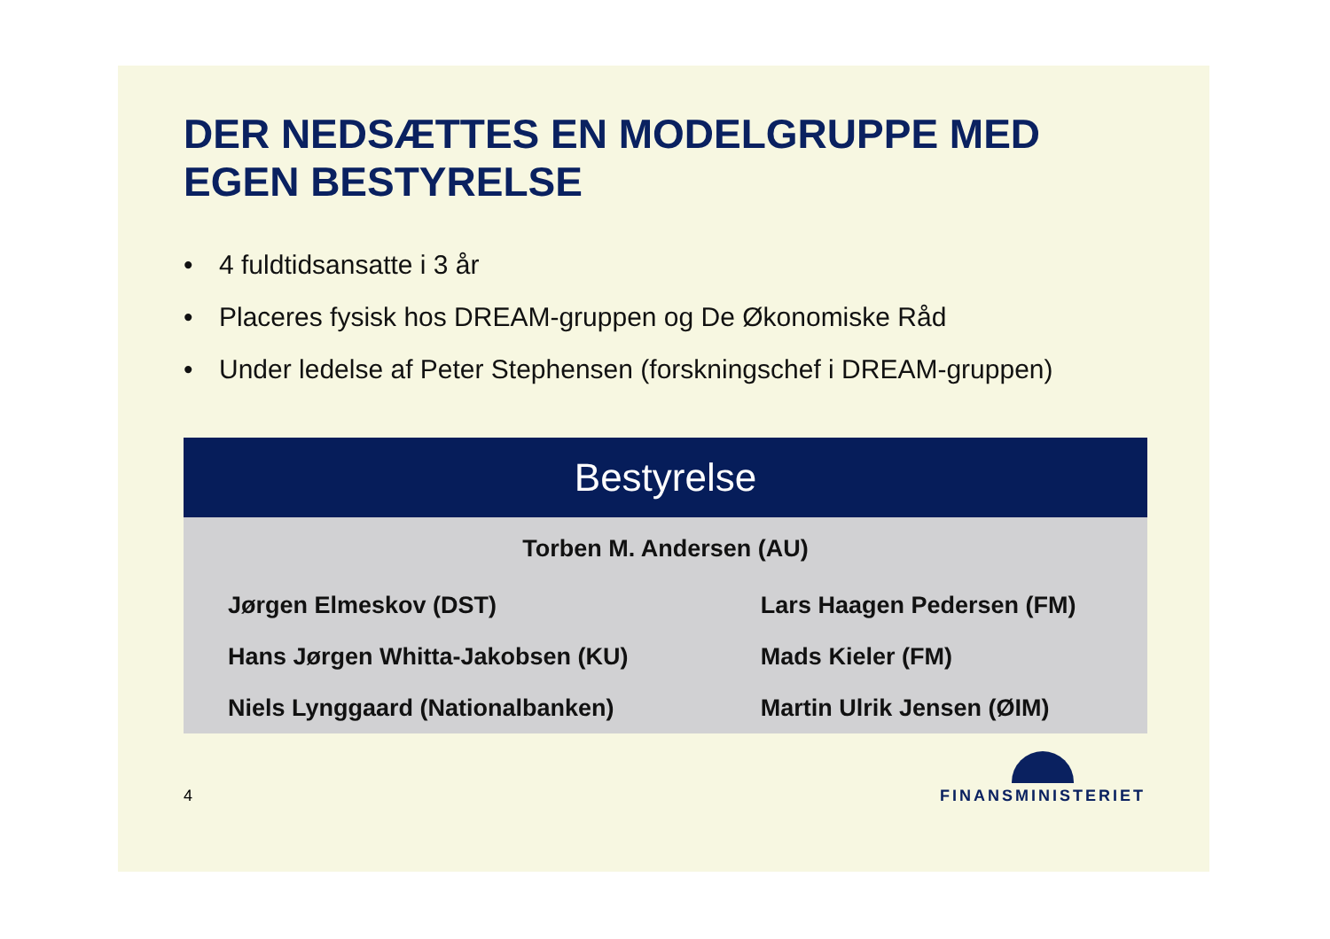DER NEDSÆTTES EN MODELGRUPPE MED EGEN BESTYRELSE
• 4 fuldtidsansatte i 3 år
• Placeres fysisk hos DREAM-gruppen og De Økonomiske Råd
• Under ledelse af Peter Stephensen (forskningschef i DREAM-gruppen)
| Bestyrelse | |
| --- | --- |
| Torben M. Andersen (AU) | |
| Jørgen Elmeskov (DST) | Lars Haagen Pedersen (FM) |
| Hans Jørgen Whitta-Jakobsen (KU) | Mads Kieler (FM) |
| Niels Lynggaard (Nationalbanken) | Martin Ulrik Jensen (ØIM) |
4
FINANSMINISTERIET